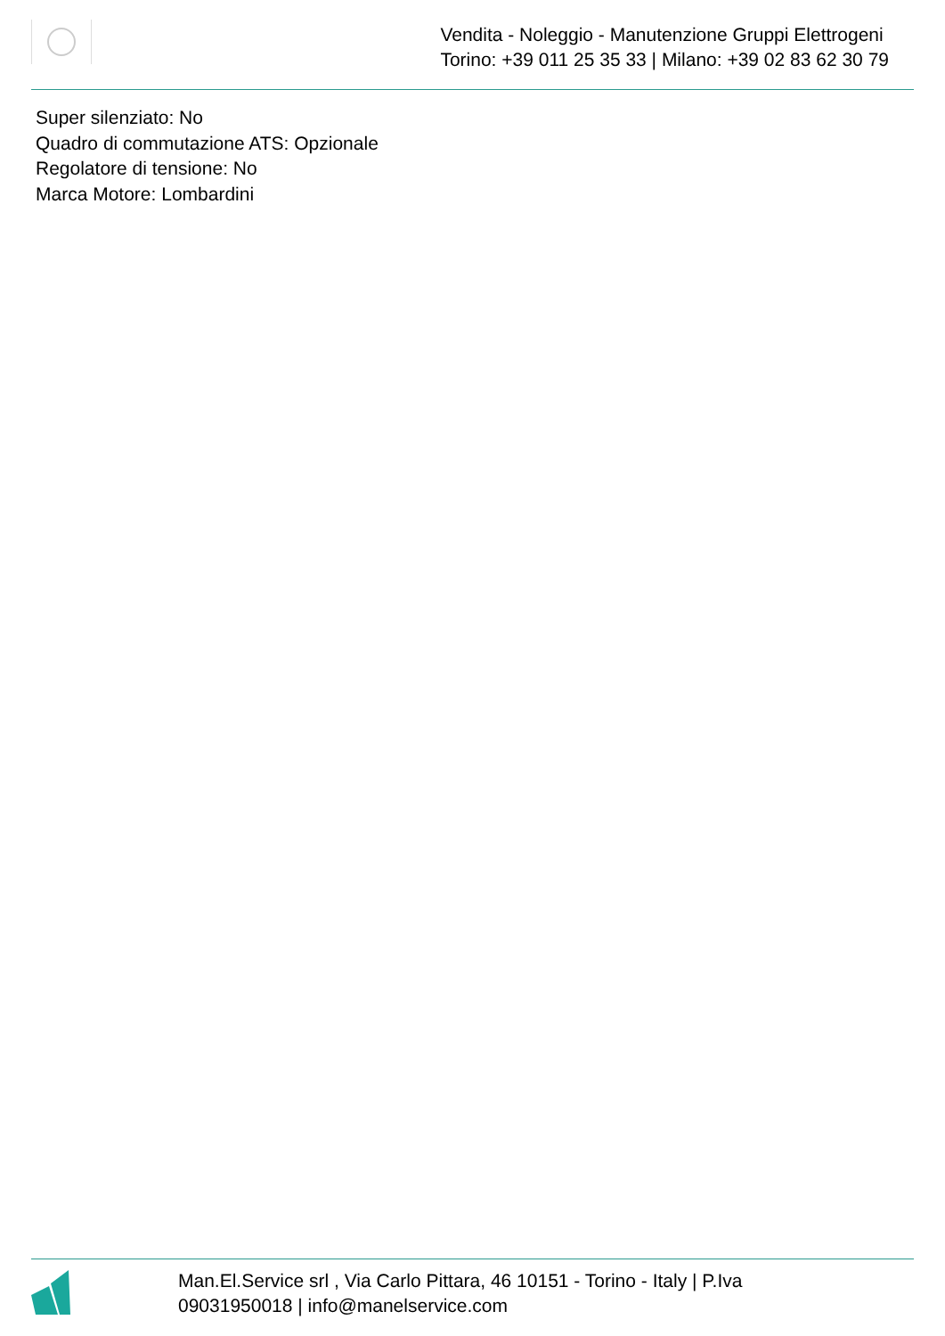Vendita - Noleggio - Manutenzione Gruppi Elettrogeni
Torino: +39 011 25 35 33 | Milano: +39 02 83 62 30 79
Super silenziato: No
Quadro di commutazione ATS: Opzionale
Regolatore di tensione: No
Marca Motore: Lombardini
Man.El.Service srl , Via Carlo Pittara, 46 10151 - Torino - Italy | P.Iva
09031950018 | info@manelservice.com